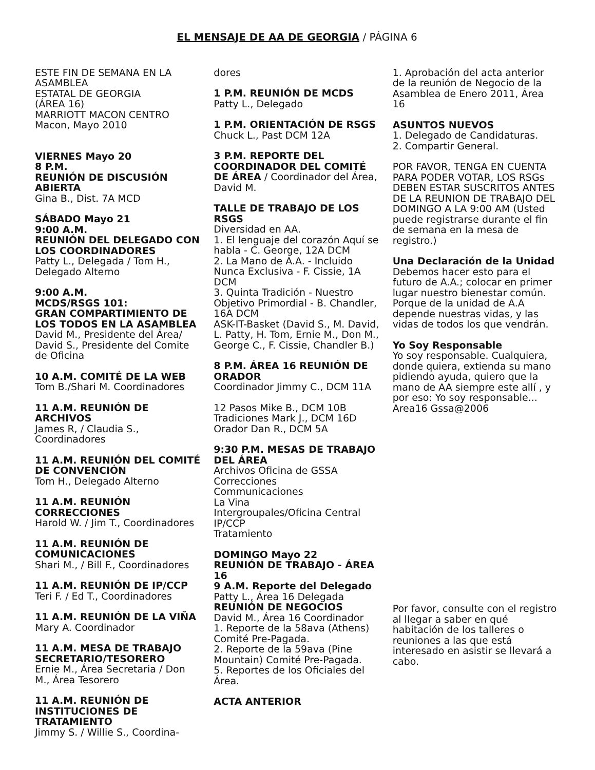EL MENSAJE DE AA DE GEORGIA / PÁGINA 6
ESTE FIN DE SEMANA EN LA ASAMBLEA
ESTATAL DE GEORGIA
(ÁREA 16)
MARRIOTT MACON CENTRO
Macon, Mayo 2010
VIERNES Mayo 20
8 P.M.
REUNIÓN DE DISCUSIÓN ABIERTA
Gina B., Dist. 7A MCD
SÁBADO Mayo 21
9:00 A.M.
REUNIÓN DEL DELEGADO CON LOS COORDINADORES
Patty L., Delegada / Tom H., Delegado Alterno
9:00 A.M.
MCDS/RSGS 101:
GRAN COMPARTIMIENTO DE LOS TODOS EN LA ASAMBLEA
David M., Presidente del Área/ David S., Presidente del Comite de Oficina
10 A.M. COMITÉ DE LA WEB
Tom B./Shari M. Coordinadores
11 A.M. REUNIÓN DE ARCHIVOS
James R, / Claudia S., Coordinadores
11 A.M. REUNIÓN DEL COMITÉ DE CONVENCIÓN
Tom H., Delegado Alterno
11 A.M. REUNIÓN CORRECCIONES
Harold W. / Jim T., Coordinadores
11 A.M. REUNIÓN DE COMUNICACIONES
Shari M., / Bill F., Coordinadores
11 A.M. REUNIÓN DE IP/CCP
Teri F. / Ed T., Coordinadores
11 A.M. REUNIÓN DE LA VIÑA
Mary A. Coordinador
11 A.M. MESA DE TRABAJO SECRETARIO/TESORERO
Ernie M., Área Secretaria / Don M., Área Tesorero
11 A.M. REUNIÓN DE INSTITUCIONES DE TRATAMIENTO
Jimmy S. / Willie S., Coordina-
dores
1 P.M. REUNIÓN DE MCDS
Patty L., Delegado
1 P.M. ORIENTACIÓN DE RSGS
Chuck L., Past DCM 12A
3 P.M. REPORTE DEL COORDINADOR DEL COMITÉ DE ÁREA / Coordinador del Área, David M.
TALLE DE TRABAJO DE LOS RSGS
Diversidad en AA.
1. El lenguaje del corazón Aquí se habla - C. George, 12A DCM
2. La Mano de A.A. - Incluido Nunca Exclusiva - F. Cissie, 1A DCM
3. Quinta Tradición - Nuestro Objetivo Primordial - B. Chandler, 16A DCM
ASK-IT-Basket (David S., M. David, L. Patty, H. Tom, Ernie M., Don M., George C., F. Cissie, Chandler B.)
8 P.M. ÁREA 16 REUNIÓN DE ORADOR
Coordinador Jimmy C., DCM 11A
12 Pasos Mike B., DCM 10B
Tradiciones Mark J., DCM 16D
Orador Dan R., DCM 5A
9:30 P.M. MESAS DE TRABAJO DEL ÁREA
Archivos Oficina de GSSA
Correcciones
Communicaciones
La Vina
Intergroupales/Oficina Central
IP/CCP
Tratamiento
DOMINGO Mayo 22
REUNIÓN DE TRABAJO - ÁREA 16
9 A.M. Reporte del Delegado
Patty L., Área 16 Delegada
REUNIÓN DE NEGOCIOS
David M., Área 16 Coordinador
1. Reporte de la 58ava (Athens) Comité Pre-Pagada.
2. Reporte de la 59ava (Pine Mountain) Comité Pre-Pagada.
5. Reportes de los Oficiales del Área.
ACTA ANTERIOR
1. Aprobación del acta anterior de la reunión de Negocio de la Asamblea de Enero 2011, Área 16
ASUNTOS NUEVOS
1. Delegado de Candidaturas.
2. Compartir General.
POR FAVOR, TENGA EN CUENTA PARA PODER VOTAR, LOS RSGs DEBEN ESTAR SUSCRITOS ANTES DE LA REUNION DE TRABAJO DEL DOMINGO A LA 9:00 AM (Usted puede registrarse durante el fin de semana en la mesa de registro.)
Una Declaración de la Unidad
Debemos hacer esto para el futuro de A.A.; colocar en primer lugar nuestro bienestar común. Porque de la unidad de A.A depende nuestras vidas, y las vidas de todos los que vendrán.
Yo Soy Responsable
Yo soy responsable. Cualquiera, donde quiera, extienda su mano pidiendo ayuda, quiero que la mano de AA siempre este allí , y por eso: Yo soy responsable...
Area16 Gssa@2006
Por favor, consulte con el registro al llegar a saber en qué habitación de los talleres o reuniones a las que está interesado en asistir se llevará a cabo.